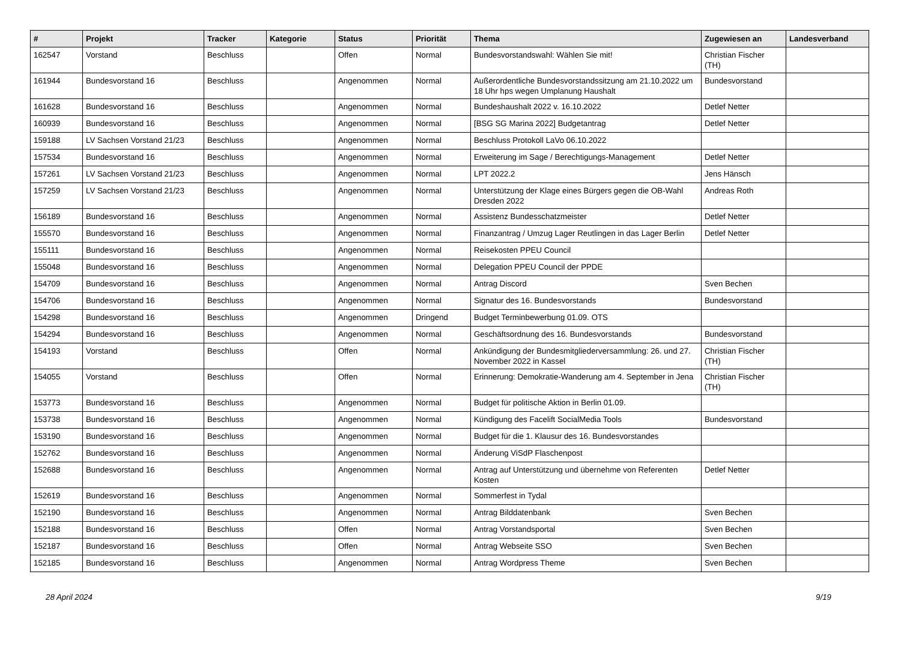| # | Projekt | Tracker | Kategorie | Status | Priorität | Thema | Zugewiesen an | Landesverband |
| --- | --- | --- | --- | --- | --- | --- | --- | --- |
| 162547 | Vorstand | Beschluss | | Offen | Normal | Bundesvorstandswahl: Wählen Sie mit! | Christian Fischer (TH) | |
| 161944 | Bundesvorstand 16 | Beschluss | | Angenommen | Normal | Außerordentliche Bundesvorstandssitzung am 21.10.2022 um 18 Uhr hps wegen Umplanung Haushalt | Bundesvorstand | |
| 161628 | Bundesvorstand 16 | Beschluss | | Angenommen | Normal | Bundeshaushalt 2022 v. 16.10.2022 | Detlef Netter | |
| 160939 | Bundesvorstand 16 | Beschluss | | Angenommen | Normal | [BSG SG Marina 2022] Budgetantrag | Detlef Netter | |
| 159188 | LV Sachsen Vorstand 21/23 | Beschluss | | Angenommen | Normal | Beschluss Protokoll LaVo 06.10.2022 | | |
| 157534 | Bundesvorstand 16 | Beschluss | | Angenommen | Normal | Erweiterung im Sage / Berechtigungs-Management | Detlef Netter | |
| 157261 | LV Sachsen Vorstand 21/23 | Beschluss | | Angenommen | Normal | LPT 2022.2 | Jens Hänsch | |
| 157259 | LV Sachsen Vorstand 21/23 | Beschluss | | Angenommen | Normal | Unterstützung der Klage eines Bürgers gegen die OB-Wahl Dresden 2022 | Andreas Roth | |
| 156189 | Bundesvorstand 16 | Beschluss | | Angenommen | Normal | Assistenz Bundesschatzmeister | Detlef Netter | |
| 155570 | Bundesvorstand 16 | Beschluss | | Angenommen | Normal | Finanzantrag / Umzug Lager Reutlingen in das Lager Berlin | Detlef Netter | |
| 155111 | Bundesvorstand 16 | Beschluss | | Angenommen | Normal | Reisekosten PPEU Council | | |
| 155048 | Bundesvorstand 16 | Beschluss | | Angenommen | Normal | Delegation PPEU Council der PPDE | | |
| 154709 | Bundesvorstand 16 | Beschluss | | Angenommen | Normal | Antrag Discord | Sven Bechen | |
| 154706 | Bundesvorstand 16 | Beschluss | | Angenommen | Normal | Signatur des 16. Bundesvorstands | Bundesvorstand | |
| 154298 | Bundesvorstand 16 | Beschluss | | Angenommen | Dringend | Budget Terminbewerbung 01.09. OTS | | |
| 154294 | Bundesvorstand 16 | Beschluss | | Angenommen | Normal | Geschäftsordnung des 16. Bundesvorstands | Bundesvorstand | |
| 154193 | Vorstand | Beschluss | | Offen | Normal | Ankündigung der Bundesmitgliederversammlung: 26. und 27. November 2022 in Kassel | Christian Fischer (TH) | |
| 154055 | Vorstand | Beschluss | | Offen | Normal | Erinnerung: Demokratie-Wanderung am 4. September in Jena | Christian Fischer (TH) | |
| 153773 | Bundesvorstand 16 | Beschluss | | Angenommen | Normal | Budget für politische Aktion in Berlin 01.09. | | |
| 153738 | Bundesvorstand 16 | Beschluss | | Angenommen | Normal | Kündigung des Facelift SocialMedia Tools | Bundesvorstand | |
| 153190 | Bundesvorstand 16 | Beschluss | | Angenommen | Normal | Budget für die 1. Klausur des 16. Bundesvorstandes | | |
| 152762 | Bundesvorstand 16 | Beschluss | | Angenommen | Normal | Änderung ViSdP Flaschenpost | | |
| 152688 | Bundesvorstand 16 | Beschluss | | Angenommen | Normal | Antrag auf Unterstützung und übernehme von Referenten Kosten | Detlef Netter | |
| 152619 | Bundesvorstand 16 | Beschluss | | Angenommen | Normal | Sommerfest in Tydal | | |
| 152190 | Bundesvorstand 16 | Beschluss | | Angenommen | Normal | Antrag Bilddatenbank | Sven Bechen | |
| 152188 | Bundesvorstand 16 | Beschluss | | Offen | Normal | Antrag Vorstandsportal | Sven Bechen | |
| 152187 | Bundesvorstand 16 | Beschluss | | Offen | Normal | Antrag Webseite SSO | Sven Bechen | |
| 152185 | Bundesvorstand 16 | Beschluss | | Angenommen | Normal | Antrag Wordpress Theme | Sven Bechen | |
28 April 2024 9/19